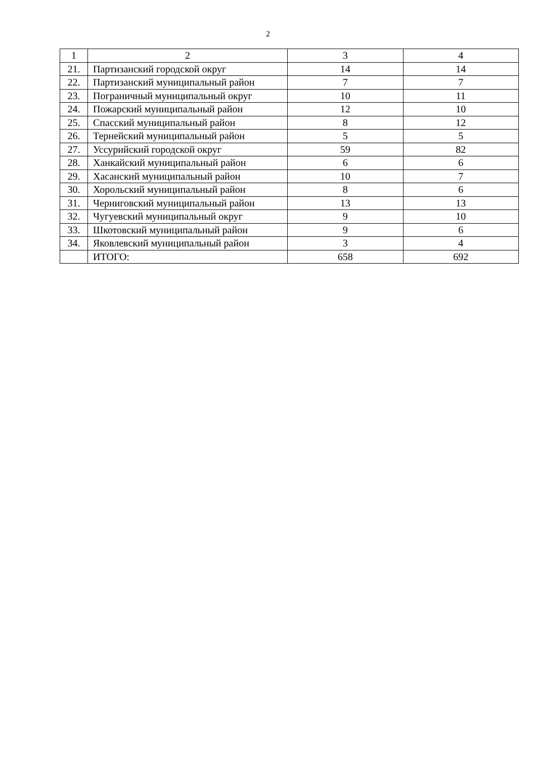2
| 1 | 2 | 3 | 4 |
| 21. | Партизанский городской округ | 14 | 14 |
| 22. | Партизанский муниципальный район | 7 | 7 |
| 23. | Пограничный муниципальный округ | 10 | 11 |
| 24. | Пожарский муниципальный район | 12 | 10 |
| 25. | Спасский муниципальный район | 8 | 12 |
| 26. | Тернейский муниципальный район | 5 | 5 |
| 27. | Уссурийский городской округ | 59 | 82 |
| 28. | Ханкайский муниципальный район | 6 | 6 |
| 29. | Хасанский муниципальный район | 10 | 7 |
| 30. | Хорольский муниципальный район | 8 | 6 |
| 31. | Черниговский муниципальный район | 13 | 13 |
| 32. | Чугуевский муниципальный округ | 9 | 10 |
| 33. | Шкотовский муниципальный район | 9 | 6 |
| 34. | Яковлевский муниципальный район | 3 | 4 |
| | ИТОГО: | 658 | 692 |